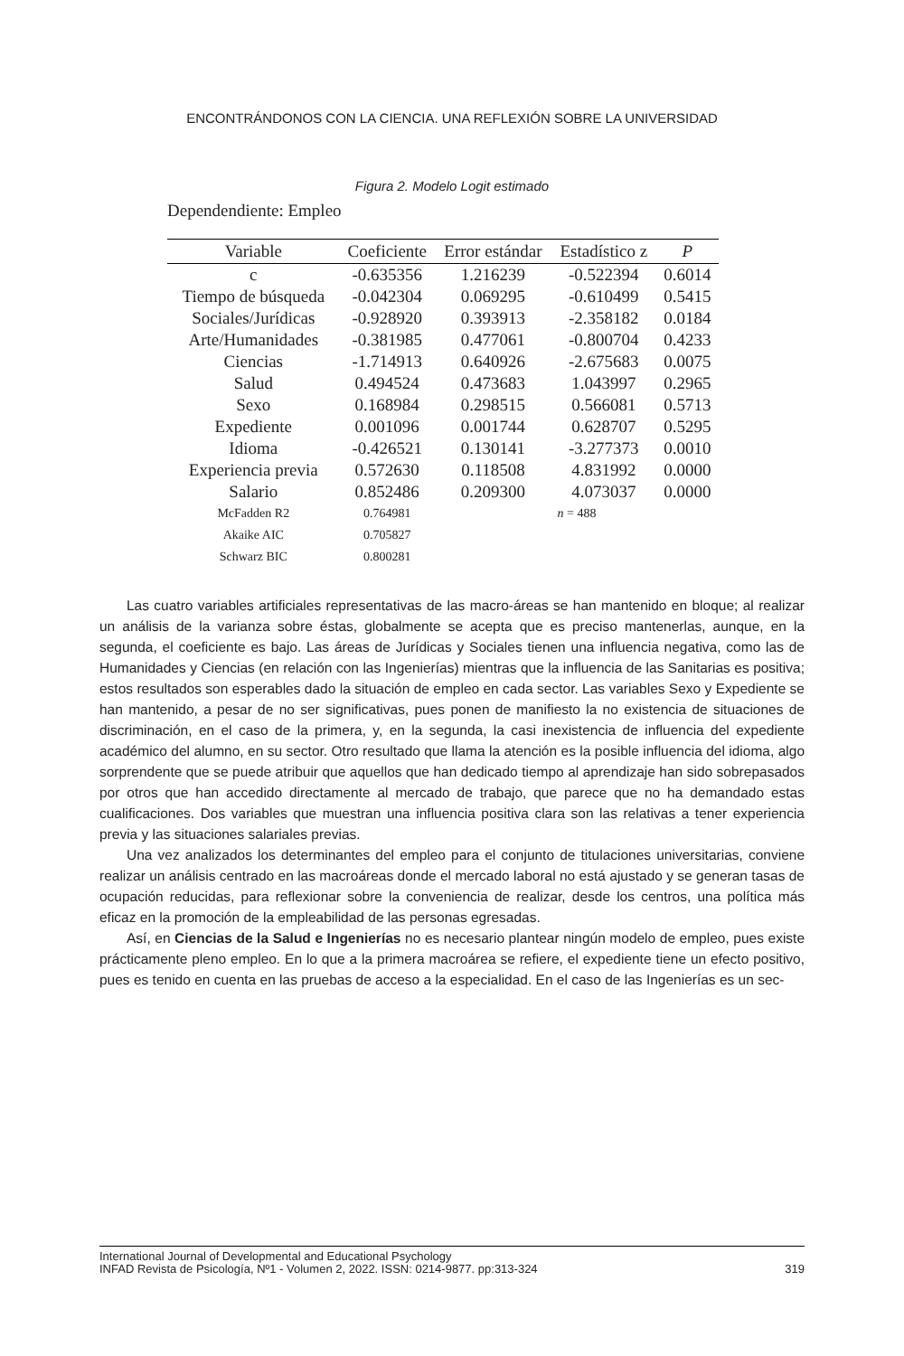ENCONTRÁNDONOS CON LA CIENCIA. UNA REFLEXIÓN SOBRE LA UNIVERSIDAD
Figura 2. Modelo Logit estimado
Dependendiente: Empleo
| Variable | Coeficiente | Error estándar | Estadístico z | P |
| --- | --- | --- | --- | --- |
| c | -0.635356 | 1.216239 | -0.522394 | 0.6014 |
| Tiempo de búsqueda | -0.042304 | 0.069295 | -0.610499 | 0.5415 |
| Sociales/Jurídicas | -0.928920 | 0.393913 | -2.358182 | 0.0184 |
| Arte/Humanidades | -0.381985 | 0.477061 | -0.800704 | 0.4233 |
| Ciencias | -1.714913 | 0.640926 | -2.675683 | 0.0075 |
| Salud | 0.494524 | 0.473683 | 1.043997 | 0.2965 |
| Sexo | 0.168984 | 0.298515 | 0.566081 | 0.5713 |
| Expediente | 0.001096 | 0.001744 | 0.628707 | 0.5295 |
| Idioma | -0.426521 | 0.130141 | -3.277373 | 0.0010 |
| Experiencia previa | 0.572630 | 0.118508 | 4.831992 | 0.0000 |
| Salario | 0.852486 | 0.209300 | 4.073037 | 0.0000 |
| McFadden R2 | 0.764981 | n = 488 | | |
| Akaike AIC | 0.705827 | | | |
| Schwarz BIC | 0.800281 | | | |
Las cuatro variables artificiales representativas de las macro-áreas se han mantenido en bloque; al realizar un análisis de la varianza sobre éstas, globalmente se acepta que es preciso mantenerlas, aunque, en la segunda, el coeficiente es bajo. Las áreas de Jurídicas y Sociales tienen una influencia negativa, como las de Humanidades y Ciencias (en relación con las Ingenierías) mientras que la influencia de las Sanitarias es positiva; estos resultados son esperables dado la situación de empleo en cada sector. Las variables Sexo y Expediente se han mantenido, a pesar de no ser significativas, pues ponen de manifiesto la no existencia de situaciones de discriminación, en el caso de la primera, y, en la segunda, la casi inexistencia de influencia del expediente académico del alumno, en su sector. Otro resultado que llama la atención es la posible influencia del idioma, algo sorprendente que se puede atribuir que aquellos que han dedicado tiempo al aprendizaje han sido sobrepasados por otros que han accedido directamente al mercado de trabajo, que parece que no ha demandado estas cualificaciones. Dos variables que muestran una influencia positiva clara son las relativas a tener experiencia previa y las situaciones salariales previas.
Una vez analizados los determinantes del empleo para el conjunto de titulaciones universitarias, conviene realizar un análisis centrado en las macroáreas donde el mercado laboral no está ajustado y se generan tasas de ocupación reducidas, para reflexionar sobre la conveniencia de realizar, desde los centros, una política más eficaz en la promoción de la empleabilidad de las personas egresadas.
Así, en Ciencias de la Salud e Ingenierías no es necesario plantear ningún modelo de empleo, pues existe prácticamente pleno empleo. En lo que a la primera macroárea se refiere, el expediente tiene un efecto positivo, pues es tenido en cuenta en las pruebas de acceso a la especialidad. En el caso de las Ingenierías es un sec-
International Journal of Developmental and Educational Psychology
INFAD Revista de Psicología, Nº1 - Volumen 2, 2022. ISSN: 0214-9877. pp:313-324 319